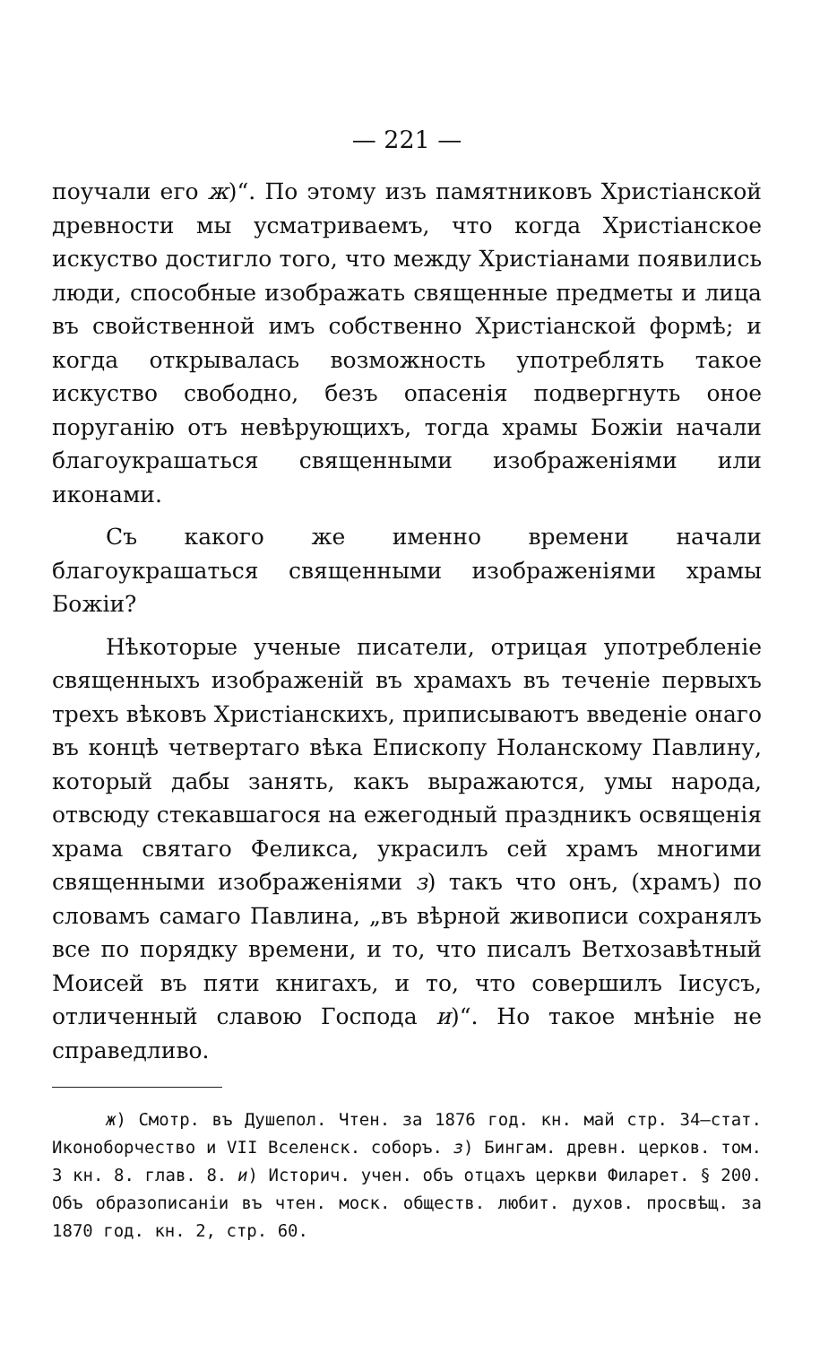— 221 —
поучали его ж)“. По этому изъ памятниковъ Христіанской древности мы усматриваемъ, что когда Христіанское искуство достигло того, что между Христіанами появились люди, способные изображать священные предметы и лица въ свойственной имъ собственно Христіанской формѣ; и когда открывалась возможность употреблять такое искуство свободно, безъ опасенія подвергнуть оное поруганію отъ невѣрующихъ, тогда храмы Божіи начали благоукрашаться священными изображеніями или иконами.
Съ какого же именно времени начали благоукрашаться священными изображеніями храмы Божіи?
Нѣкоторые ученые писатели, отрицая употребленіе священныхъ изображеній въ храмахъ въ теченіе первыхъ трехъ вѣковъ Христіанскихъ, приписываютъ введеніе онаго въ концѣ четвертаго вѣка Епископу Ноланскому Павлину, который дабы занять, какъ выражаются, умы народа, отвсюду стекавшагося на ежегодный праздникъ освященія храма святаго Феликса, украсилъ сей храмъ многими священными изображеніями з) такъ что онъ, (храмъ) по словамъ самаго Павлина, „въ вѣрной живописи сохранялъ все по порядку времени, и то, что писалъ Ветхозавѣтный Моисей въ пяти книгахъ, и то, что совершилъ Іисусъ, отличенный славою Господа и)“. Но такое мнѣніе не справедливо.
ж) Смотр. въ Душепол. Чтен. за 1876 год. кн. май стр. 34—стат. Иконоборчество и VII Вселенск. соборъ. з) Бингам. древн. церков. том. 3 кн. 8. глав. 8. и) Историч. учен. объ отцахъ церкви Филарет. § 200. Объ образописаніи въ чтен. моск. обществ. любит. духов. просвѣщ. за 1870 год. кн. 2, стр. 60.